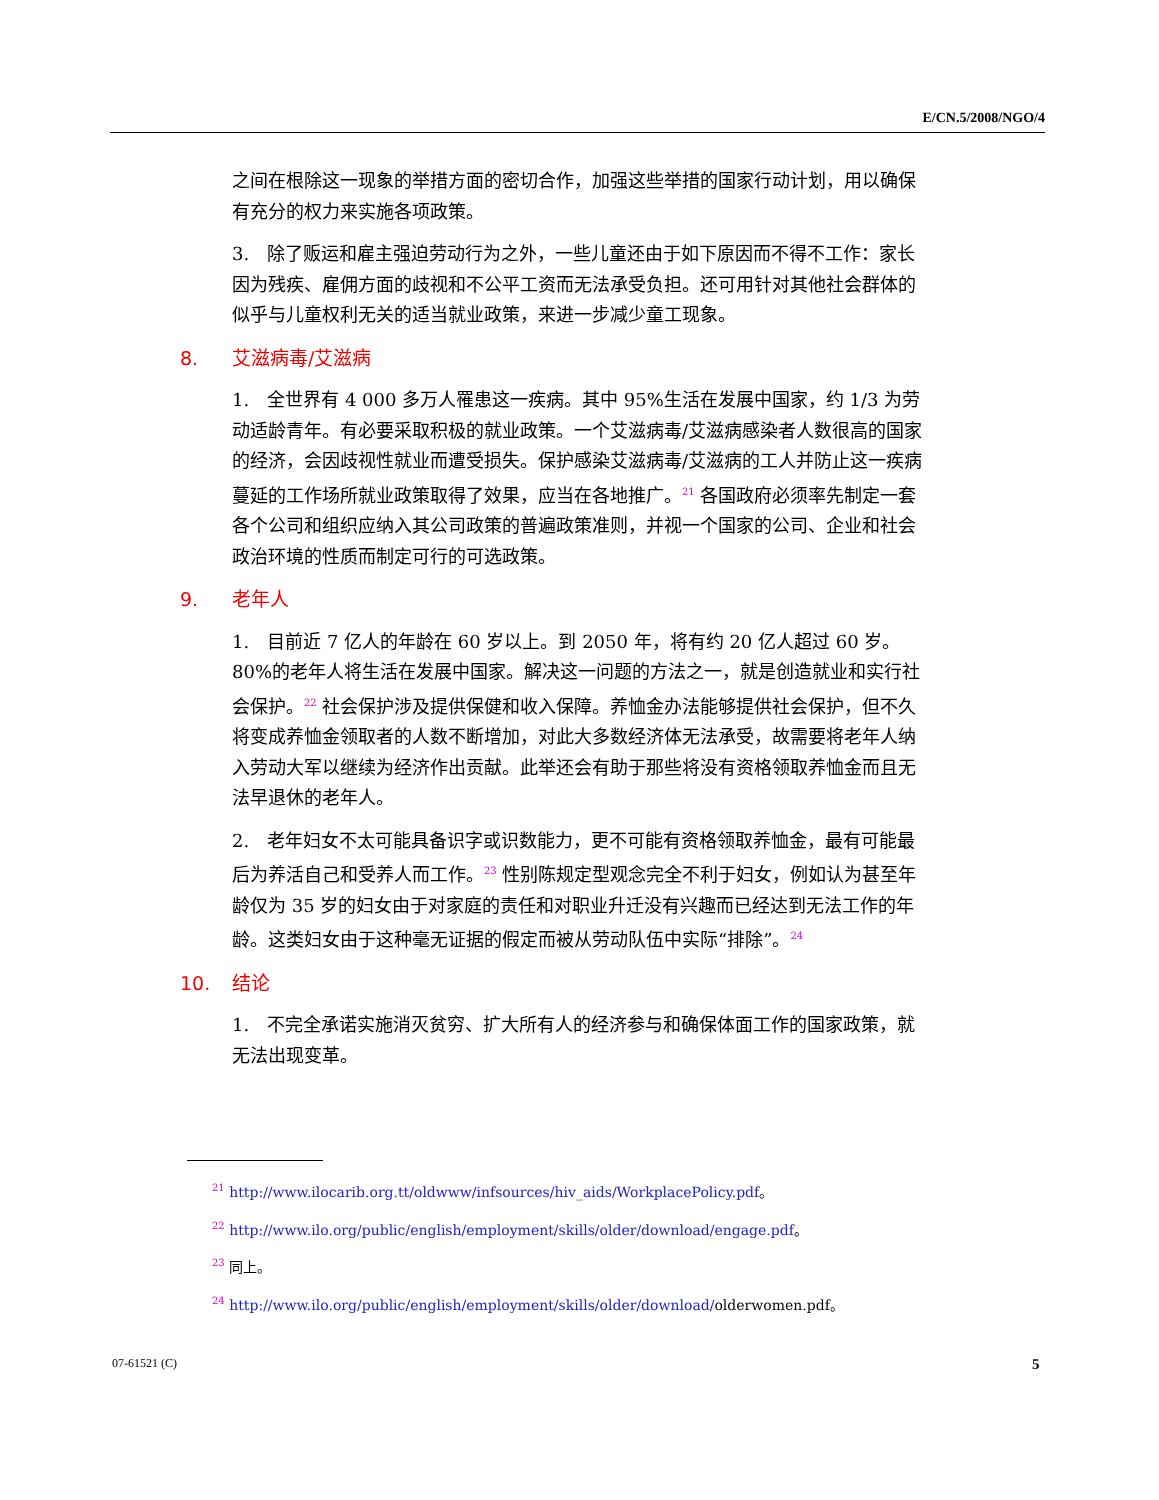E/CN.5/2008/NGO/4
之间在根除这一现象的举措方面的密切合作，加强这些举措的国家行动计划，用以确保有充分的权力来实施各项政策。
3.　除了贩运和雇主强迫劳动行为之外，一些儿童还由于如下原因而不得不工作：家长因为残疾、雇佣方面的歧视和不公平工资而无法承受负担。还可用针对其他社会群体的似乎与儿童权利无关的适当就业政策，来进一步减少童工现象。
8. 艾滋病毒/艾滋病
1.　全世界有 4 000 多万人罹患这一疾病。其中 95%生活在发展中国家，约 1/3 为劳动适龄青年。有必要采取积极的就业政策。一个艾滋病毒/艾滋病感染者人数很高的国家的经济，会因歧视性就业而遭受损失。保护感染艾滋病毒/艾滋病的工人并防止这一疾病蔓延的工作场所就业政策取得了效果，应当在各地推广。<sup>21</sup> 各国政府必须率先制定一套各个公司和组织应纳入其公司政策的普遍政策准则，并视一个国家的公司、企业和社会政治环境的性质而制定可行的可选政策。
9. 老年人
1.　目前近 7 亿人的年龄在 60 岁以上。到 2050 年，将有约 20 亿人超过 60 岁。80%的老年人将生活在发展中国家。解决这一问题的方法之一，就是创造就业和实行社会保护。<sup>22</sup> 社会保护涉及提供保健和收入保障。养恤金办法能够提供社会保护，但不久将变成养恤金领取者的人数不断增加，对此大多数经济体无法承受，故需要将老年人纳入劳动大军以继续为经济作出贡献。此举还会有助于那些将没有资格领取养恤金而且无法早退休的老年人。
2.　老年妇女不太可能具备识字或识数能力，更不可能有资格领取养恤金，最有可能最后为养活自己和受养人而工作。<sup>23</sup> 性别陈规定型观念完全不利于妇女，例如认为甚至年龄仅为 35 岁的妇女由于对家庭的责任和对职业升迁没有兴趣而已经达到无法工作的年龄。这类妇女由于这种毫无证据的假定而被从劳动队伍中实际“排除”。<sup>24</sup>
10. 结论
1.　不完全承诺实施消灭贫穷、扩大所有人的经济参与和确保体面工作的国家政策，就无法出现变革。
<sup>21</sup> http://www.ilocarib.org.tt/oldwww/infsources/hiv_aids/WorkplacePolicy.pdf。
<sup>22</sup> http://www.ilo.org/public/english/employment/skills/older/download/engage.pdf。
<sup>23</sup> 同上。
<sup>24</sup> http://www.ilo.org/public/english/employment/skills/older/download/olderwomen.pdf。
07-61521 (C) 5